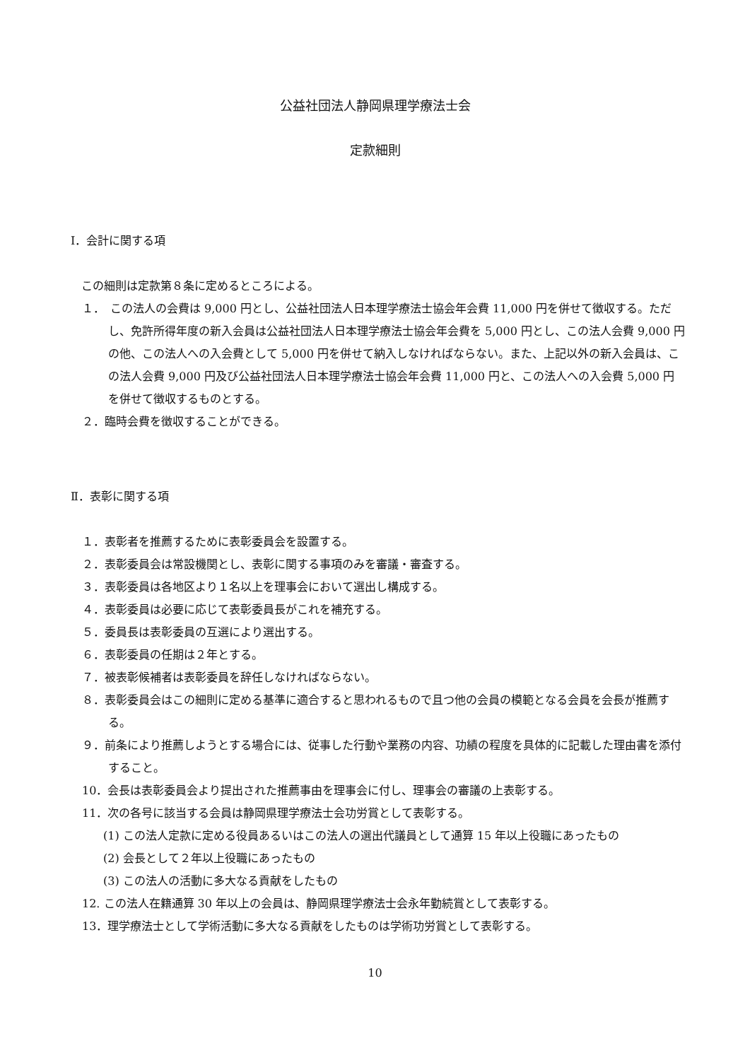公益社団法人静岡県理学療法士会
定款細則
Ⅰ．会計に関する項
この細則は定款第８条に定めるところによる。
１．　この法人の会費は 9,000 円とし、公益社団法人日本理学療法士協会年会費 11,000 円を併せて徴収する。ただし、免許所得年度の新入会員は公益社団法人日本理学療法士協会年会費を 5,000 円とし、この法人会費 9,000 円の他、この法人への入会費として 5,000 円を併せて納入しなければならない。また、上記以外の新入会員は、この法人会費 9,000 円及び公益社団法人日本理学療法士協会年会費 11,000 円と、この法人への入会費 5,000 円を併せて徴収するものとする。
２．臨時会費を徴収することができる。
Ⅱ．表彰に関する項
１．表彰者を推薦するために表彰委員会を設置する。
２．表彰委員会は常設機関とし、表彰に関する事項のみを審議・審査する。
３．表彰委員は各地区より１名以上を理事会において選出し構成する。
４．表彰委員は必要に応じて表彰委員長がこれを補充する。
５．委員長は表彰委員の互選により選出する。
６．表彰委員の任期は２年とする。
７．被表彰候補者は表彰委員を辞任しなければならない。
８．表彰委員会はこの細則に定める基準に適合すると思われるもので且つ他の会員の模範となる会員を会長が推薦する。
９．前条により推薦しようとする場合には、従事した行動や業務の内容、功績の程度を具体的に記載した理由書を添付すること。
10．会長は表彰委員会より提出された推薦事由を理事会に付し、理事会の審議の上表彰する。
11．次の各号に該当する会員は静岡県理学療法士会功労賞として表彰する。
(1) この法人定款に定める役員あるいはこの法人の選出代議員として通算 15 年以上役職にあったもの
(2) 会長として２年以上役職にあったもの
(3) この法人の活動に多大なる貢献をしたもの
12. この法人在籍通算 30 年以上の会員は、静岡県理学療法士会永年勤続賞として表彰する。
13．理学療法士として学術活動に多大なる貢献をしたものは学術功労賞として表彰する。
10